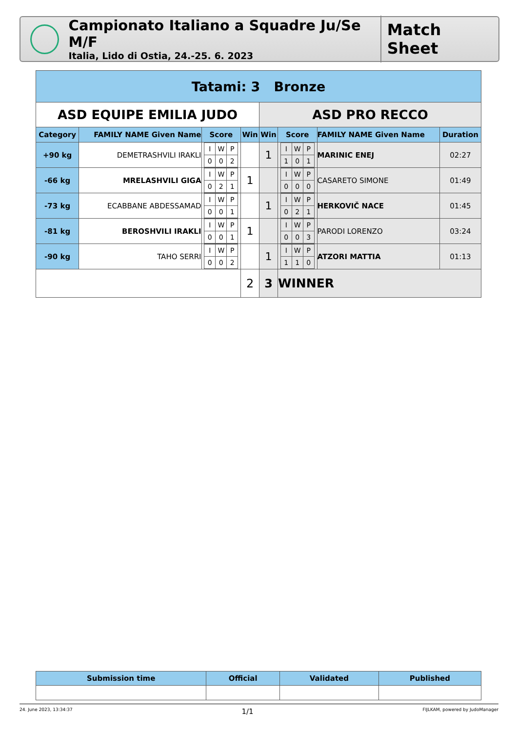Campionato Italiano a Squadre Ju/Se M/F
Italia, Lido di Ostia, 24.-25. 6. 2023
Match Sheet
| Tatami: 3 Bronze | | | | | | | |
| --- | --- | --- | --- | --- | --- | --- | --- |
| ASD EQUIPE EMILIA JUDO | | | | ASD PRO RECCO | | | |
| Category | FAMILY NAME Given Name | Score | Win | Win | Score | FAMILY NAME Given Name | Duration |
| +90 kg | DEMETRASHVILI IRAKLI | / I / W / P / / 0 / 0 / 2 / | | 1 | / I / W / P / / 1 / 0 / 1 / | MARINIC ENEJ | 02:27 |
| -66 kg | MRELASHVILI GIGA | / I / W / P / / 0 / 2 / 1 / | 1 | | / I / W / P / / 0 / 0 / 0 / | CASARETO SIMONE | 01:49 |
| -73 kg | ECABBANE ABDESSAMAD | / I / W / P / / 0 / 0 / 1 / | | 1 | / I / W / P / / 0 / 2 / 1 / | HERKOVIČ NACE | 01:45 |
| -81 kg | BEROSHVILI IRAKLI | / I / W / P / / 0 / 0 / 1 / | 1 | | / I / W / P / / 0 / 0 / 3 / | PARODI LORENZO | 03:24 |
| -90 kg | TAHO SERRI | / I / W / P / / 0 / 0 / 2 / | | 1 | / I / W / P / / 1 / 1 / 0 / | ATZORI MATTIA | 01:13 |
| | | | 2 | 3 | WINNER | | |
| Submission time | Official | Validated | Published |
| --- | --- | --- | --- |
24. June 2023, 13:34:37 1/1 FIJLKAM, powered by JudoManager